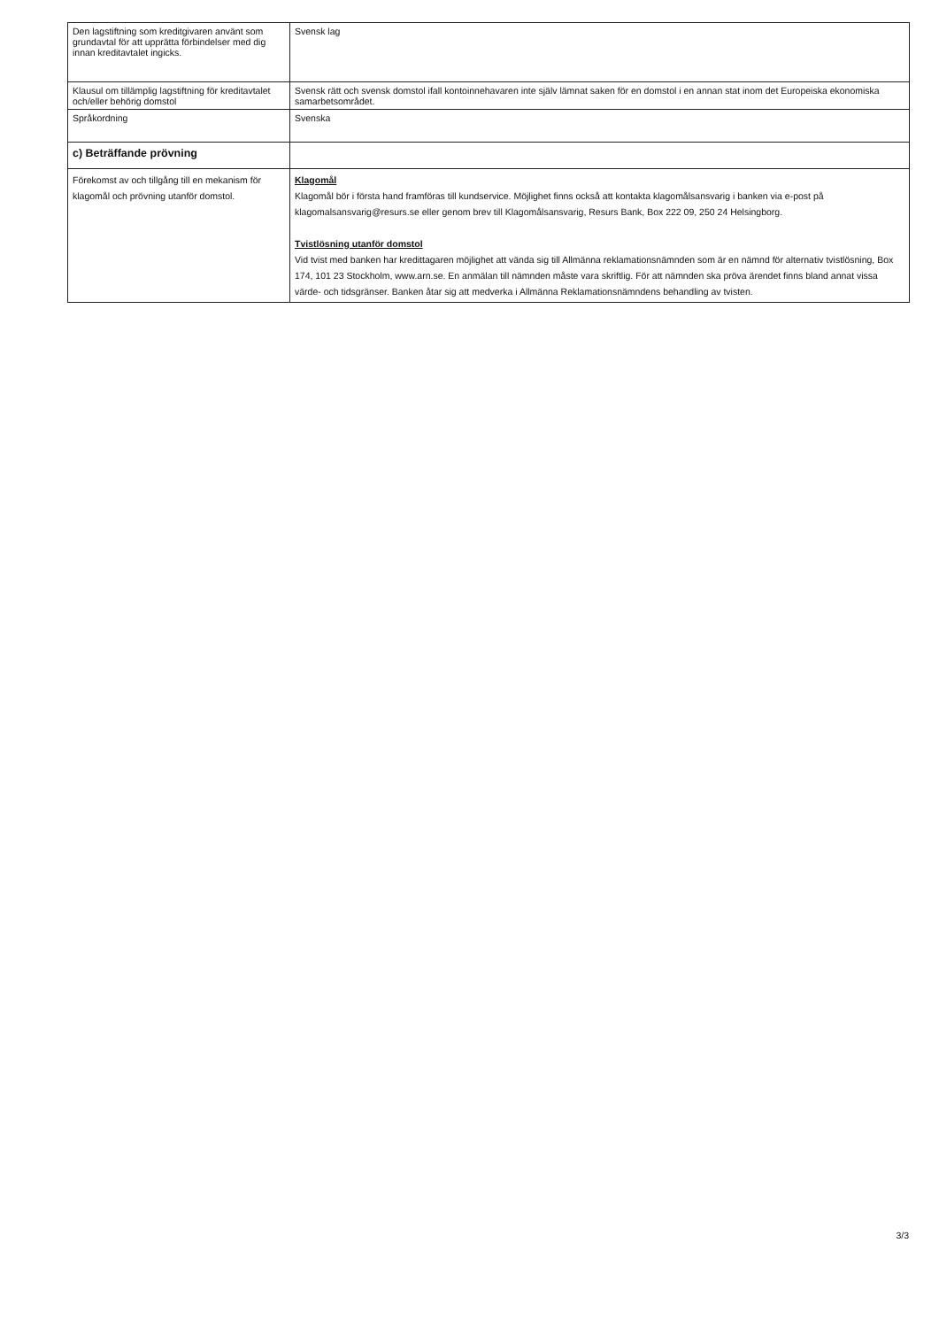| Den lagstiftning som kreditgivaren använt som grundavtal för att upprätta förbindelser med dig innan kreditavtalet ingicks. | Svensk lag |
| Klausul om tillämplig lagstiftning för kreditavtalet och/eller behörig domstol | Svensk rätt och svensk domstol ifall kontoinnehavaren inte själv lämnat saken för en domstol i en annan stat inom det Europeiska ekonomiska samarbetsområdet. |
| Språkordning | Svenska |
| c) Beträffande prövning | |
| Förekomst av och tillgång till en mekanism för klagomål och prövning utanför domstol. | Klagomål Klagomål bör i första hand framföras till kundservice. Möjlighet finns också att kontakta klagomålsansvarig i banken via e-post på klagomalsansvarig@resurs.se eller genom brev till Klagomålsansvarig, Resurs Bank, Box 222 09, 250 24 Helsingborg. Tvistlösning utanför domstol Vid tvist med banken har kredittagaren möjlighet att vända sig till Allmänna reklamationsnämnden som är en nämnd för alternativ tvistlösning, Box 174, 101 23 Stockholm, www.arn.se. En anmälan till nämnden måste vara skriftlig. För att nämnden ska pröva ärendet finns bland annat vissa värde- och tidsgränser. Banken åtar sig att medverka i Allmänna Reklamationsnämndens behandling av tvisten. |
3/3